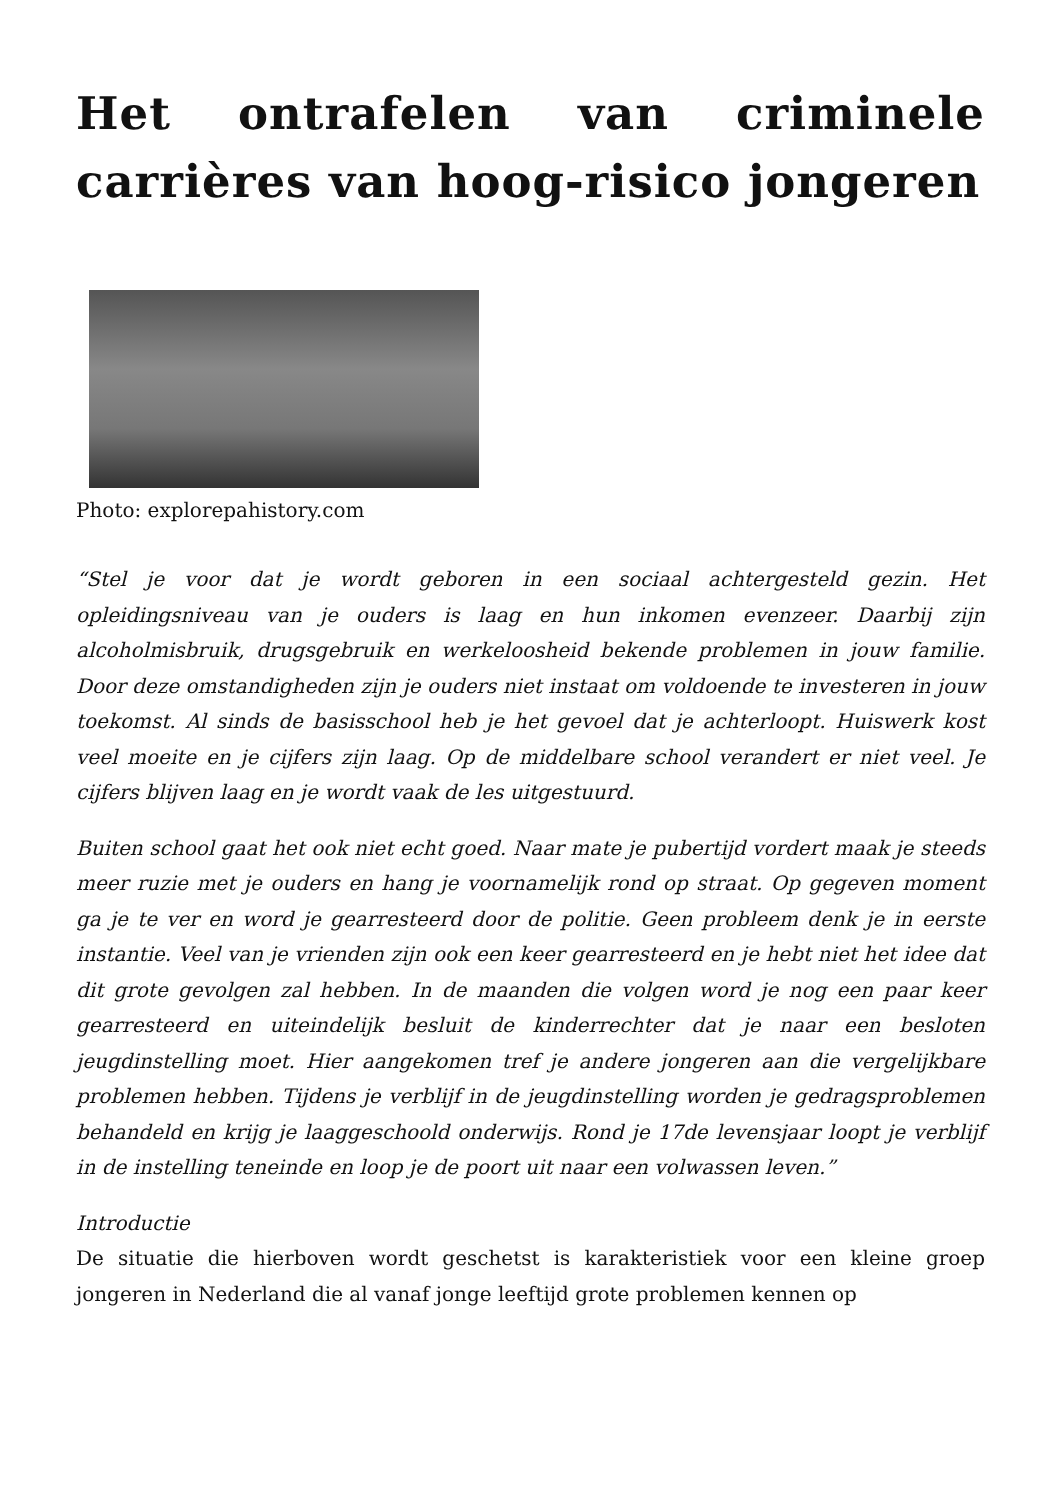Het ontrafelen van criminele carrières van hoog-risico jongeren
Photo: explorepahistory.com
“Stel je voor dat je wordt geboren in een sociaal achtergesteld gezin. Het opleidingsniveau van je ouders is laag en hun inkomen evenzeer. Daarbij zijn alcoholmisbruik, drugsgebruik en werkeloosheid bekende problemen in jouw familie. Door deze omstandigheden zijn je ouders niet instaat om voldoende te investeren in jouw toekomst. Al sinds de basisschool heb je het gevoel dat je achterloopt. Huiswerk kost veel moeite en je cijfers zijn laag. Op de middelbare school verandert er niet veel. Je cijfers blijven laag en je wordt vaak de les uitgestuurd.
Buiten school gaat het ook niet echt goed. Naar mate je pubertijd vordert maak je steeds meer ruzie met je ouders en hang je voornamelijk rond op straat. Op gegeven moment ga je te ver en word je gearresteerd door de politie. Geen probleem denk je in eerste instantie. Veel van je vrienden zijn ook een keer gearresteerd en je hebt niet het idee dat dit grote gevolgen zal hebben. In de maanden die volgen word je nog een paar keer gearresteerd en uiteindelijk besluit de kinderrechter dat je naar een besloten jeugdinstelling moet. Hier aangekomen tref je andere jongeren aan die vergelijkbare problemen hebben. Tijdens je verblijf in de jeugdinstelling worden je gedragsproblemen behandeld en krijg je laaggeschoold onderwijs. Rond je 17de levensjaar loopt je verblijf in de instelling teneinde en loop je de poort uit naar een volwassen leven.”
Introductie
De situatie die hierboven wordt geschetst is karakteristiek voor een kleine groep jongeren in Nederland die al vanaf jonge leeftijd grote problemen kennen op